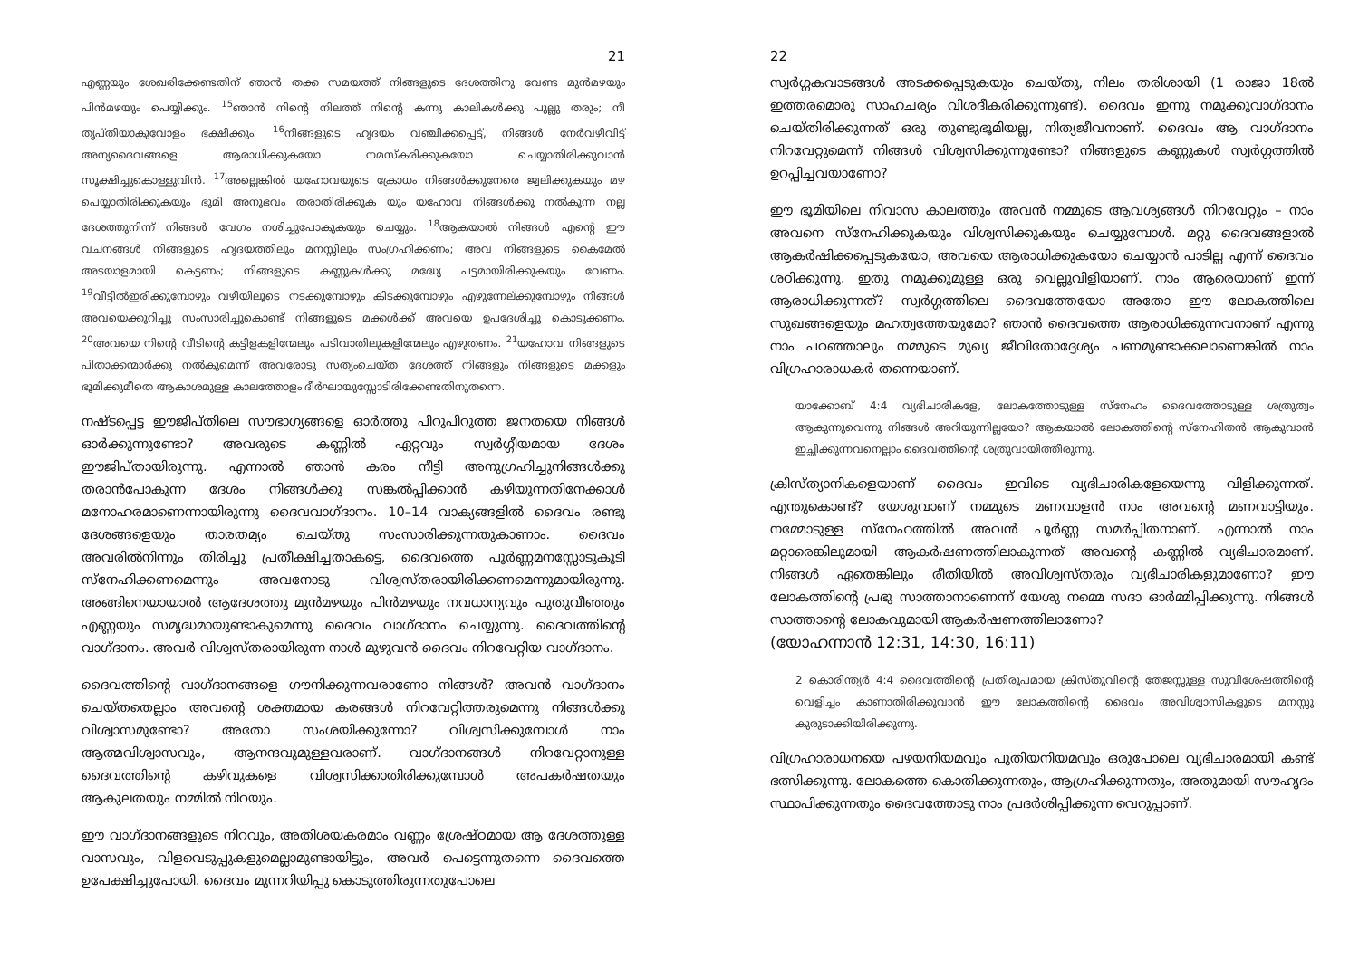21
എണ്ണയും ശേഖരിക്കേണ്ടതിന് ഞാൻ തക്ക സമയത്ത് നിങ്ങളുടെ ദേശത്തിനു വേണ്ട മുൻമഴയും പിൻമഴയും പെയ്യിക്കും. <sup>15</sup>ഞാൻ നിന്റെ നിലത്ത് നിന്റെ കന്നു കാലികൾക്കു പുല്ലു തരും; നീ തൃപ്തിയാകുവോളം ഭക്ഷിക്കും. <sup>16</sup>നിങ്ങളുടെ ഹൃദയം വഞ്ചിക്കപ്പെട്ട്, നിങ്ങൾ നേർവഴിവിട്ട് അന്യദൈവങ്ങളെ ആരാധിക്കുകയോ നമസ്കരിക്കുകയോ ചെയ്യാതിരിക്കുവാൻ സൂക്ഷിച്ചുകൊള്ളുവിൻ. <sup>17</sup>അല്ലെങ്കിൽ യഹോവയുടെ ക്രോധം നിങ്ങൾക്കുനേരെ ജ്വലിക്കുകയും മഴ പെയ്യാതിരിക്കുകയും ഭൂമി അനുഭവം തരാതിരിക്കുക യും യഹോവ നിങ്ങൾക്കു നൽകുന്ന നല്ല ദേശത്തുനിന്ന് നിങ്ങൾ വേഗം നശിച്ചുപോകുകയും ചെയ്യും. <sup>18</sup>ആകയാൽ നിങ്ങൾ എന്റെ ഈ വചനങ്ങൾ നിങ്ങളുടെ ഹൃദയത്തിലും മനസ്സിലും സംഗ്രഹിക്കണം; അവ നിങ്ങളുടെ കൈമേൽ അടയാളമായി കെട്ടണം; നിങ്ങളുടെ കണ്ണുകൾക്കു മദ്ധ്യേ പട്ടമായിരിക്കുകയും വേണം. <sup>19</sup>വീട്ടിൽഇരിക്കുമ്പോഴും വഴിയിലൂടെ നടക്കുമ്പോഴും കിടക്കുമ്പോഴും എഴുന്നേല്ക്കുമ്പോഴും നിങ്ങൾ അവയെക്കുറിച്ചു സംസാരിച്ചുകൊണ്ട് നിങ്ങളുടെ മക്കൾക്ക് അവയെ ഉപദേശിച്ചു കൊടുക്കണം. <sup>20</sup>അവയെ നിന്റെ വീടിന്റെ കട്ടിളകളിന്മേലും പടിവാതിലുകളിന്മേലും എഴുതണം. <sup>21</sup>യഹോവ നിങ്ങളുടെ പിതാക്കന്മാർക്കു നൽകുമെന്ന് അവരോടു സത്യംചെയ്ത ദേശത്ത് നിങ്ങളും നിങ്ങളുടെ മക്കളും ഭൂമിക്കുമീതെ ആകാശമുള്ള കാലത്തോളം ദീർഘായുസ്സോടിരിക്കേണ്ടതിനുതന്നെ.
നഷ്ടപ്പെട്ട ഈജിപ്തിലെ സൗഭാഗ്യങ്ങളെ ഓർത്തു പിറുപിറുത്ത ജനതയെ നിങ്ങൾ ഓർക്കുന്നുണ്ടോ? അവരുടെ കണ്ണിൽ ഏറ്റവും സ്വർഗ്ഗീയമായ ദേശം ഈജിപ്തായിരുന്നു. എന്നാൽ ഞാൻ കരം നീട്ടി അനുഗ്രഹിച്ചുനിങ്ങൾക്കു തരാൻപോകുന്ന ദേശം നിങ്ങൾക്കു സങ്കൽപ്പിക്കാൻ കഴിയുന്നതിനേക്കാൾ മനോഹരമാണെന്നായിരുന്നു ദൈവവാഗ്ദാനം. 10–14 വാക്യങ്ങളിൽ ദൈവം രണ്ടു ദേശങ്ങളെയും താരതമ്യം ചെയ്തു സംസാരിക്കുന്നതുകാണാം. ദൈവം അവരിൽനിന്നും തിരിച്ചു പ്രതീക്ഷിച്ചതാകട്ടെ, ദൈവത്തെ പൂർണ്ണമനസ്സോടുകൂടി സ്നേഹിക്കണമെന്നും അവനോടു വിശ്വസ്തരായിരിക്കണമെന്നുമായിരുന്നു. അങ്ങിനെയായാൽ ആദേശത്തു മുൻമഴയും പിൻമഴയും നവധാന്യവും പുതുവീഞ്ഞും എണ്ണയും സമൃദ്ധമായുണ്ടാകുമെന്നു ദൈവം വാഗ്ദാനം ചെയ്യുന്നു. ദൈവത്തിന്റെ വാഗ്ദാനം. അവർ വിശ്വസ്തരായിരുന്ന നാൾ മുഴുവൻ ദൈവം നിറവേറ്റിയ വാഗ്ദാനം.
ദൈവത്തിന്റെ വാഗ്ദാനങ്ങളെ ഗൗനിക്കുന്നവരാണോ നിങ്ങൾ? അവൻ വാഗ്ദാനം ചെയ്തതെല്ലാം അവന്റെ ശക്തമായ കരങ്ങൾ നിറവേറ്റിത്തരുമെന്നു നിങ്ങൾക്കു വിശ്വാസമുണ്ടോ? അതോ സംശയിക്കുന്നോ? വിശ്വസിക്കുമ്പോൾ നാം ആത്മവിശ്വാസവും, ആനന്ദവുമുള്ളവരാണ്. വാഗ്ദാനങ്ങൾ നിറവേറ്റാനുള്ള ദൈവത്തിന്റെ കഴിവുകളെ വിശ്വസിക്കാതിരിക്കുമ്പോൾ അപകർഷതയും ആകുലതയും നമ്മിൽ നിറയും.
ഈ വാഗ്ദാനങ്ങളുടെ നിറവും, അതിശയകരമാം വണ്ണം ശ്രേഷ്ഠമായ ആ ദേശത്തുള്ള വാസവും, വിളവെടുപ്പുകളുമെല്ലാമുണ്ടായിട്ടും, അവർ പെട്ടെന്നുതന്നെ ദൈവത്തെ ഉപേക്ഷിച്ചുപോയി. ദൈവം മുന്നറിയിപ്പു കൊടുത്തിരുന്നതുപോലെ
22
സ്വർഗ്ഗകവാടങ്ങൾ അടക്കപ്പെടുകയും ചെയ്തു, നിലം തരിശായി (1 രാജാ 18ൽ ഇത്തരമൊരു സാഹചര്യം വിശദീകരിക്കുന്നുണ്ട്). ദൈവം ഇന്നു നമുക്കുവാഗ്ദാനം ചെയ്തിരിക്കുന്നത് ഒരു തുണ്ടുഭൂമിയല്ല, നിത്യജീവനാണ്. ദൈവം ആ വാഗ്ദാനം നിറവേറ്റുമെന്ന് നിങ്ങൾ വിശ്വസിക്കുന്നുണ്ടോ? നിങ്ങളുടെ കണ്ണുകൾ സ്വർഗ്ഗത്തിൽ ഉറപ്പിച്ചവയാണോ?
ഈ ഭൂമിയിലെ നിവാസ കാലത്തും അവൻ നമ്മുടെ ആവശ്യങ്ങൾ നിറവേറ്റും – നാം അവനെ സ്നേഹിക്കുകയും വിശ്വസിക്കുകയും ചെയ്യുമ്പോൾ. മറ്റു ദൈവങ്ങളാൽ ആകർഷിക്കപ്പെടുകയോ, അവയെ ആരാധിക്കുകയോ ചെയ്യാൻ പാടില്ല എന്ന് ദൈവം ശഠിക്കുന്നു. ഇതു നമുക്കുമുള്ള ഒരു വെല്ലുവിളിയാണ്. നാം ആരെയാണ് ഇന്ന് ആരാധിക്കുന്നത്? സ്വർഗ്ഗത്തിലെ ദൈവത്തേയോ അതോ ഈ ലോകത്തിലെ സുഖങ്ങളെയും മഹത്വത്തേയുമോ? ഞാൻ ദൈവത്തെ ആരാധിക്കുന്നവനാണ് എന്നു നാം പറഞ്ഞാലും നമ്മുടെ മുഖ്യ ജീവിതോദ്ദേശ്യം പണമുണ്ടാക്കലാണെങ്കിൽ നാം വിഗ്രഹാരാധകർ തന്നെയാണ്.
യാക്കോബ് 4:4 വ്യഭിചാരികളേ, ലോകത്തോടുള്ള സ്നേഹം ദൈവത്തോടുള്ള ശത്രുത്വം ആകുന്നുവെന്നു നിങ്ങൾ അറിയുന്നില്ലയോ? ആകയാൽ ലോകത്തിന്റെ സ്നേഹിതൻ ആകുവാൻ ഇച്ഛിക്കുന്നവനെല്ലാം ദൈവത്തിന്റെ ശത്രുവായിത്തീരുന്നു.
ക്രിസ്ത്യാനികളെയാണ് ദൈവം ഇവിടെ വ്യഭിചാരികളേയെന്നു വിളിക്കുന്നത്. എന്തുകൊണ്ട്? യേശുവാണ് നമ്മുടെ മണവാളൻ നാം അവന്റെ മണവാട്ടിയും. നമ്മോടുള്ള സ്നേഹത്തിൽ അവൻ പൂർണ്ണ സമർപ്പിതനാണ്. എന്നാൽ നാം മറ്റാരെങ്കിലുമായി ആകർഷണത്തിലാകുന്നത് അവന്റെ കണ്ണിൽ വ്യഭിചാരമാണ്. നിങ്ങൾ ഏതെങ്കിലും രീതിയിൽ അവിശ്വസ്തരും വ്യഭിചാരികളുമാണോ? ഈ ലോകത്തിന്റെ പ്രഭു സാത്താനാണെന്ന് യേശു നമ്മെ സദാ ഓർമ്മിപ്പിക്കുന്നു. നിങ്ങൾ സാത്താന്റെ ലോകവുമായി ആകർഷണത്തിലാണോ?
(യോഹന്നാൻ 12:31, 14:30, 16:11)
2 കൊരിന്ത്യർ 4:4 ദൈവത്തിന്റെ പ്രതിരൂപമായ ക്രിസ്തുവിന്റെ തേജസ്സുള്ള സുവിശേഷത്തിന്റെ വെളിച്ചം കാണാതിരിക്കുവാൻ ഈ ലോകത്തിന്റെ ദൈവം അവിശ്വാസികളുടെ മനസ്സു കുരുടാക്കിയിരിക്കുന്നു.
വിഗ്രഹാരാധനയെ പഴയനിയമവും പുതിയനിയമവും ഒരുപോലെ വ്യഭിചാരമായി കണ്ട് ഭത്സിക്കുന്നു. ലോകത്തെ കൊതിക്കുന്നതും, ആഗ്രഹിക്കുന്നതും, അതുമായി സൗഹൃദം സ്ഥാപിക്കുന്നതും ദൈവത്തോടു നാം പ്രദർശിപ്പിക്കുന്ന വെറുപ്പാണ്.